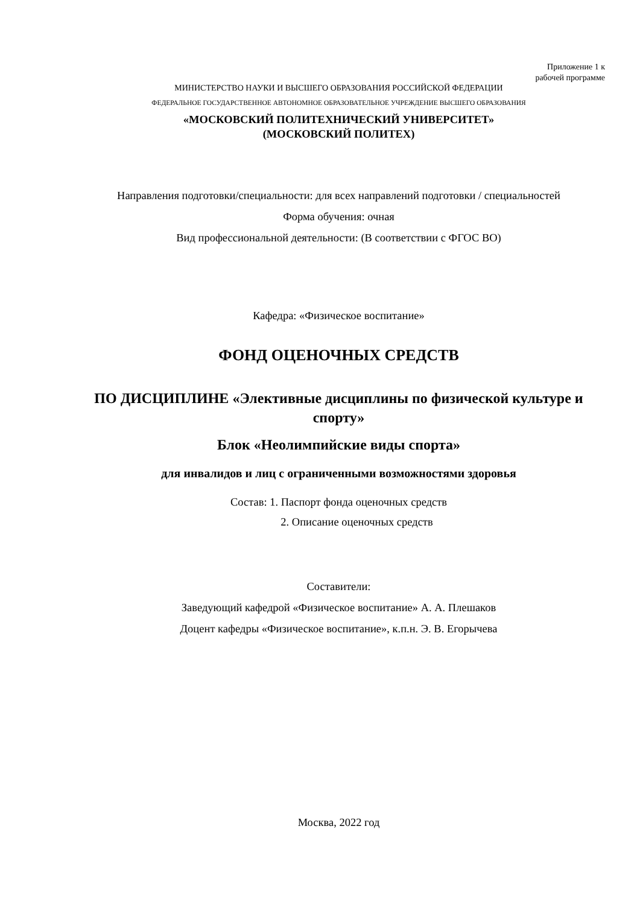Приложение 1 к
рабочей программе
МИНИСТЕРСТВО НАУКИ И ВЫСШЕГО ОБРАЗОВАНИЯ РОССИЙСКОЙ ФЕДЕРАЦИИ
ФЕДЕРАЛЬНОЕ ГОСУДАРСТВЕННОЕ АВТОНОМНОЕ ОБРАЗОВАТЕЛЬНОЕ УЧРЕЖДЕНИЕ ВЫСШЕГО ОБРАЗОВАНИЯ
«МОСКОВСКИЙ ПОЛИТЕХНИЧЕСКИЙ УНИВЕРСИТЕТ»
(МОСКОВСКИЙ ПОЛИТЕХ)
Направления подготовки/специальности: для всех направлений подготовки / специальностей
Форма обучения: очная
Вид профессиональной деятельности: (В соответствии с ФГОС ВО)
Кафедра: «Физическое воспитание»
ФОНД ОЦЕНОЧНЫХ СРЕДСТВ
ПО ДИСЦИПЛИНЕ «Элективные дисциплины по физической культуре и спорту»
Блок «Неолимпийские виды спорта»
для инвалидов и лиц с ограниченными возможностями здоровья
Состав: 1. Паспорт фонда оценочных средств
2. Описание оценочных средств
Составители:
Заведующий кафедрой «Физическое воспитание» А. А. Плешаков
Доцент кафедры «Физическое воспитание», к.п.н. Э. В. Егорычева
Москва, 2022 год